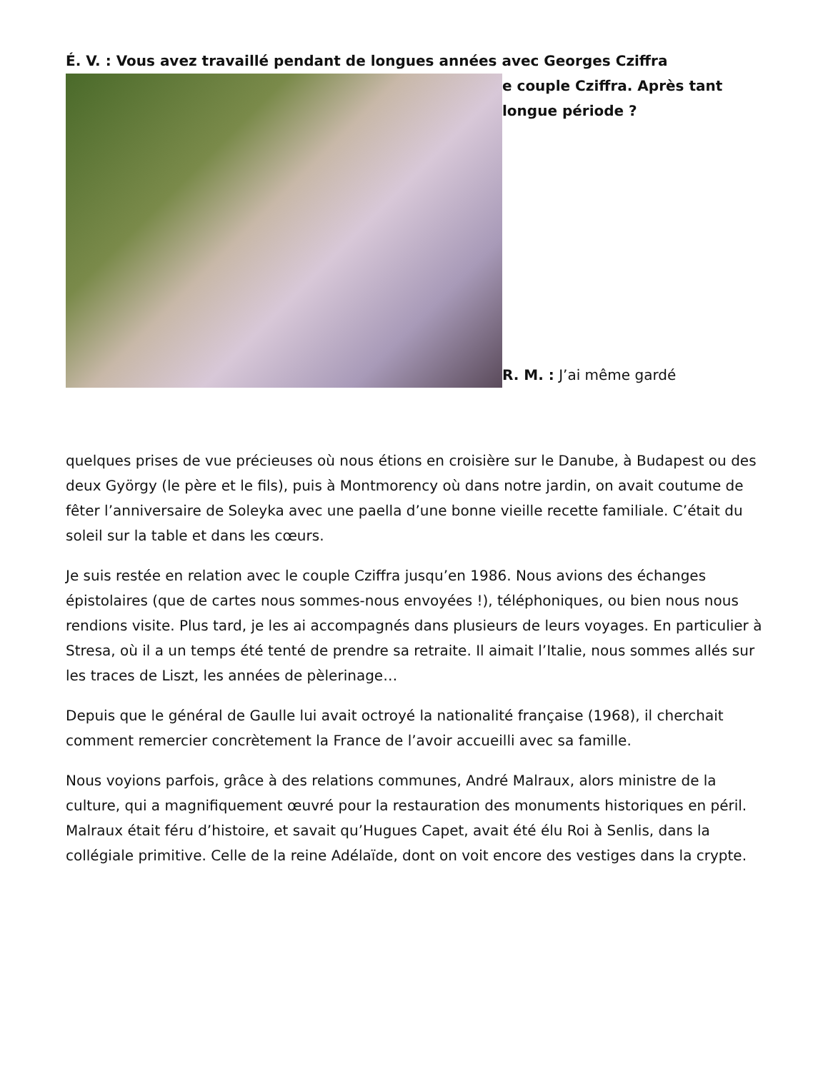É. V. : Vous avez travaillé pendant de longues années avec Georges Cziffra
e couple Cziffra. Après tant
longue période ?
R. M. : J’ai même gardé
quelques prises de vue précieuses où nous étions en croisière sur le Danube, à Budapest ou des deux György (le père et le fils), puis à Montmorency où dans notre jardin, on avait coutume de fêter l’anniversaire de Soleyka avec une paella d’une bonne vieille recette familiale. C’était du soleil sur la table et dans les cœurs.
Je suis restée en relation avec le couple Cziffra jusqu’en 1986. Nous avions des échanges épistolaires (que de cartes nous sommes-nous envoyées !), téléphoniques, ou bien nous nous rendions visite. Plus tard, je les ai accompagnés dans plusieurs de leurs voyages. En particulier à Stresa, où il a un temps été tenté de prendre sa retraite. Il aimait l’Italie, nous sommes allés sur les traces de Liszt, les années de pèlerinage…
Depuis que le général de Gaulle lui avait octroyé la nationalité française (1968), il cherchait comment remercier concrètement la France de l’avoir accueilli avec sa famille.
Nous voyions parfois, grâce à des relations communes, André Malraux, alors ministre de la culture, qui a magnifiquement œuvré pour la restauration des monuments historiques en péril. Malraux était féru d’histoire, et savait qu’Hugues Capet, avait été élu Roi à Senlis, dans la collégiale primitive. Celle de la reine Adélaïde, dont on voit encore des vestiges dans la crypte.